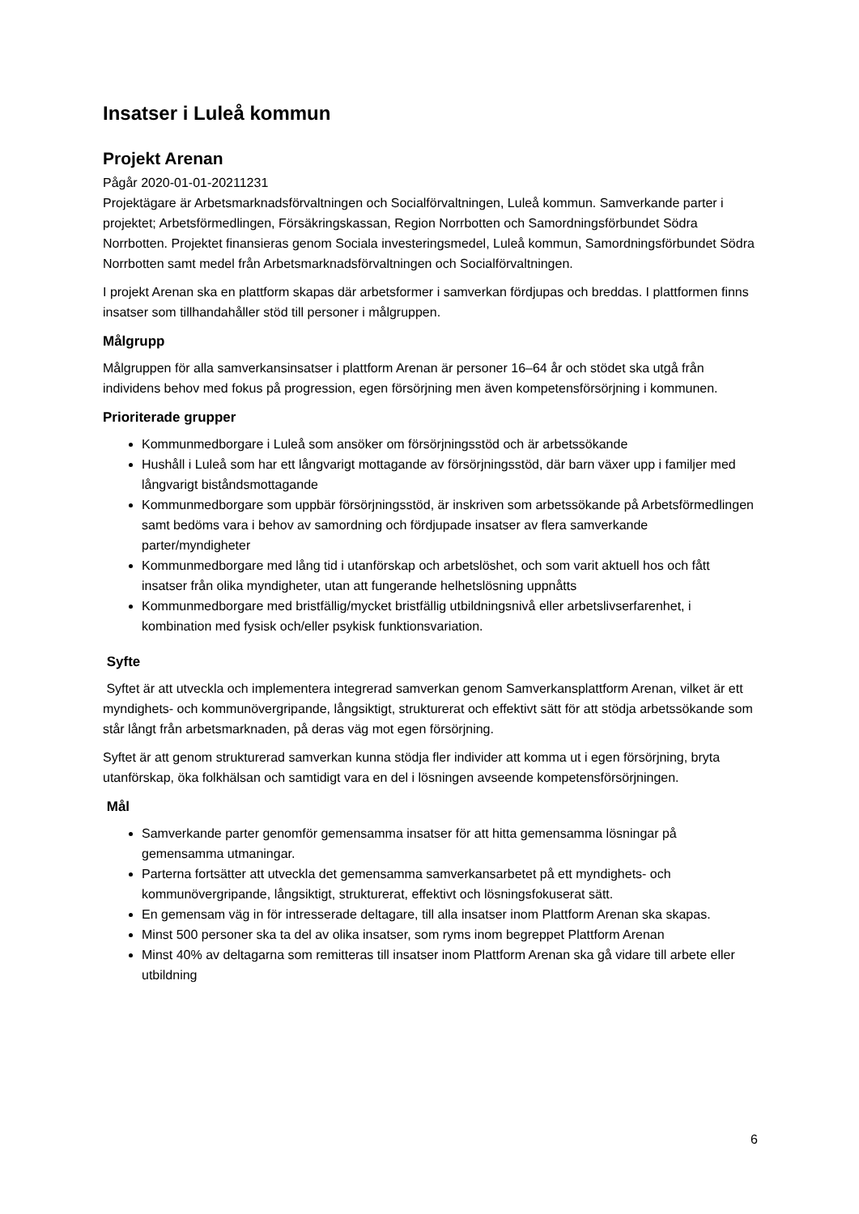Insatser i Luleå kommun
Projekt Arenan
Pågår 2020-01-01-20211231
Projektägare är Arbetsmarknadsförvaltningen och Socialförvaltningen, Luleå kommun. Samverkande parter i projektet; Arbetsförmedlingen, Försäkringskassan, Region Norrbotten och Samordningsförbundet Södra Norrbotten. Projektet finansieras genom Sociala investeringsmedel, Luleå kommun, Samordningsförbundet Södra Norrbotten samt medel från Arbetsmarknadsförvaltningen och Socialförvaltningen.
I projekt Arenan ska en plattform skapas där arbetsformer i samverkan fördjupas och breddas. I plattformen finns insatser som tillhandahåller stöd till personer i målgruppen.
Målgrupp
Målgruppen för alla samverkansinsatser i plattform Arenan är personer 16–64 år och stödet ska utgå från individens behov med fokus på progression, egen försörjning men även kompetensförsörjning i kommunen.
Prioriterade grupper
Kommunmedborgare i Luleå som ansöker om försörjningsstöd och är arbetssökande
Hushåll i Luleå som har ett långvarigt mottagande av försörjningsstöd, där barn växer upp i familjer med långvarigt biståndsmottagande
Kommunmedborgare som uppbär försörjningsstöd, är inskriven som arbetssökande på Arbetsförmedlingen samt bedöms vara i behov av samordning och fördjupade insatser av flera samverkande parter/myndigheter
Kommunmedborgare med lång tid i utanförskap och arbetslöshet, och som varit aktuell hos och fått insatser från olika myndigheter, utan att fungerande helhetslösning uppnåtts
Kommunmedborgare med bristfällig/mycket bristfällig utbildningsnivå eller arbetslivserfarenhet, i kombination med fysisk och/eller psykisk funktionsvariation.
Syfte
Syftet är att utveckla och implementera integrerad samverkan genom Samverkansplattform Arenan, vilket är ett myndighets- och kommunövergripande, långsiktigt, strukturerat och effektivt sätt för att stödja arbetssökande som står långt från arbetsmarknaden, på deras väg mot egen försörjning.
Syftet är att genom strukturerad samverkan kunna stödja fler individer att komma ut i egen försörjning, bryta utanförskap, öka folkhälsan och samtidigt vara en del i lösningen avseende kompetensförsörjningen.
Mål
Samverkande parter genomför gemensamma insatser för att hitta gemensamma lösningar på gemensamma utmaningar.
Parterna fortsätter att utveckla det gemensamma samverkansarbetet på ett myndighets- och kommunövergripande, långsiktigt, strukturerat, effektivt och lösningsfokuserat sätt.
En gemensam väg in för intresserade deltagare, till alla insatser inom Plattform Arenan ska skapas.
Minst 500 personer ska ta del av olika insatser, som ryms inom begreppet Plattform Arenan
Minst 40% av deltagarna som remitteras till insatser inom Plattform Arenan ska gå vidare till arbete eller utbildning
6